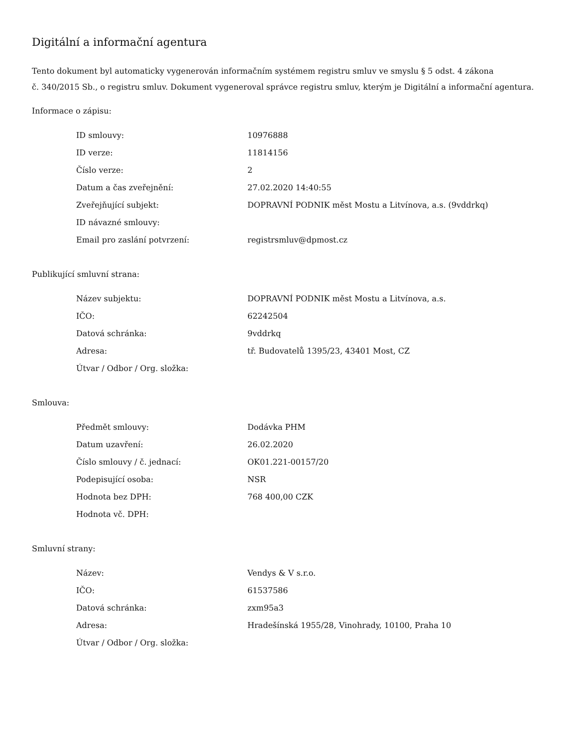Digitální a informační agentura
Tento dokument byl automaticky vygenerován informačním systémem registru smluv ve smyslu § 5 odst. 4 zákona
č. 340/2015 Sb., o registru smluv. Dokument vygeneroval správce registru smluv, kterým je Digitální a informační agentura.
Informace o zápisu:
| ID smlouvy: | 10976888 |
| ID verze: | 11814156 |
| Číslo verze: | 2 |
| Datum a čas zveřejnění: | 27.02.2020 14:40:55 |
| Zveřejňující subjekt: | DOPRAVNÍ PODNIK měst Mostu a Litvínova, a.s. (9vddrkq) |
| ID návazné smlouvy: | |
| Email pro zaslání potvrzení: | registrsmluv@dpmost.cz |
Publikující smluvní strana:
| Název subjektu: | DOPRAVNÍ PODNIK měst Mostu a Litvínova, a.s. |
| IČO: | 62242504 |
| Datová schránka: | 9vddrkq |
| Adresa: | tř. Budovatelů 1395/23, 43401 Most, CZ |
| Útvar / Odbor / Org. složka: | |
Smlouva:
| Předmět smlouvy: | Dodávka PHM |
| Datum uzavření: | 26.02.2020 |
| Číslo smlouvy / č. jednací: | OK01.221-00157/20 |
| Podepisující osoba: | NSR |
| Hodnota bez DPH: | 768 400,00 CZK |
| Hodnota vč. DPH: | |
Smluvní strany:
| Název: | Vendys & V s.r.o. |
| IČO: | 61537586 |
| Datová schránka: | zxm95a3 |
| Adresa: | Hradešínská 1955/28, Vinohrady, 10100, Praha 10 |
| Útvar / Odbor / Org. složka: | |